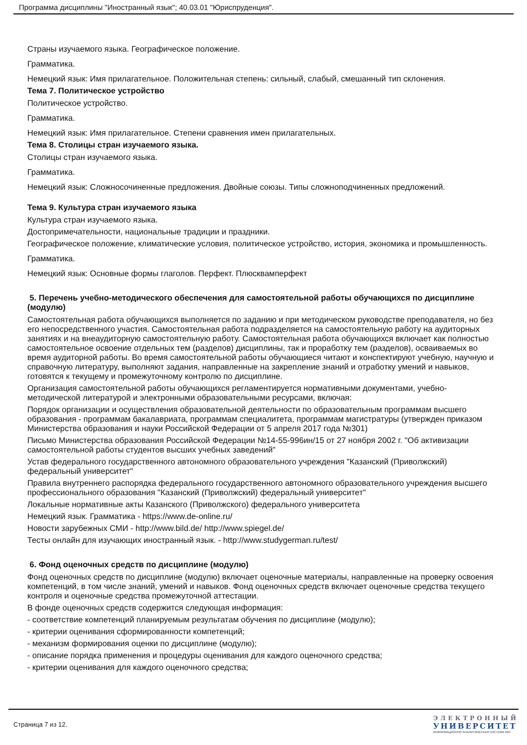Программа дисциплины "Иностранный язык"; 40.03.01 "Юриспруденция".
Страны изучаемого языка. Географическое положение.
Грамматика.
Немецкий язык: Имя прилагательное. Положительная степень: сильный, слабый, смешанный тип склонения.
Тема 7. Политическое устройство
Политическое устройство.
Грамматика.
Немецкий язык: Имя прилагательное. Степени сравнения имен прилагательных.
Тема 8. Столицы стран изучаемого языка.
Столицы стран изучаемого языка.
Грамматика.
Немецкий язык: Сложносочиненные предложения. Двойные союзы. Типы сложноподчиненных предложений.
Тема 9. Культура стран изучаемого языка
Культура стран изучаемого языка.
Достопримечательности, национальные традиции и праздники.
Географическое положение, климатические условия, политическое устройство, история, экономика и промышленность.
Грамматика.
Немецкий язык: Основные формы глаголов. Перфект. Плюсквамперфект
5. Перечень учебно-методического обеспечения для самостоятельной работы обучающихся по дисциплине (модулю)
Самостоятельная работа обучающихся выполняется по заданию и при методическом руководстве преподавателя, но без его непосредственного участия. Самостоятельная работа подразделяется на самостоятельную работу на аудиторных занятиях и на внеаудиторную самостоятельную работу. Самостоятельная работа обучающихся включает как полностью самостоятельное освоение отдельных тем (разделов) дисциплины, так и проработку тем (разделов), осваиваемых во время аудиторной работы. Во время самостоятельной работы обучающиеся читают и конспектируют учебную, научную и справочную литературу, выполняют задания, направленные на закрепление знаний и отработку умений и навыков, готовятся к текущему и промежуточному контролю по дисциплине.
Организация самостоятельной работы обучающихся регламентируется нормативными документами, учебно-методической литературой и электронными образовательными ресурсами, включая:
Порядок организации и осуществления образовательной деятельности по образовательным программам высшего образования - программам бакалавриата, программам специалитета, программам магистратуры (утвержден приказом Министерства образования и науки Российской Федерации от 5 апреля 2017 года №301)
Письмо Министерства образования Российской Федерации №14-55-996ин/15 от 27 ноября 2002 г. "Об активизации самостоятельной работы студентов высших учебных заведений"
Устав федерального государственного автономного образовательного учреждения "Казанский (Приволжский) федеральный университет"
Правила внутреннего распорядка федерального государственного автономного образовательного учреждения высшего профессионального образования "Казанский (Приволжский) федеральный университет"
Локальные нормативные акты Казанского (Приволжского) федерального университета
Немецкий язык. Грамматика - https://www.de-online.ru/
Новости зарубежных СМИ - http://www.bild.de/ http://www.spiegel.de/
Тесты онлайн для изучающих иностранный язык. - http://www.studygerman.ru/test/
6. Фонд оценочных средств по дисциплине (модулю)
Фонд оценочных средств по дисциплине (модулю) включает оценочные материалы, направленные на проверку освоения компетенций, в том числе знаний, умений и навыков. Фонд оценочных средств включает оценочные средства текущего контроля и оценочные средства промежуточной аттестации.
В фонде оценочных средств содержится следующая информация:
- соответствие компетенций планируемым результатам обучения по дисциплине (модулю);
- критерии оценивания сформированности компетенций;
- механизм формирования оценки по дисциплине (модулю);
- описание порядка применения и процедуры оценивания для каждого оценочного средства;
- критерии оценивания для каждого оценочного средства;
Страница 7 из 12.
ЭЛЕКТРОННЫЙ
УНИВЕРСИТЕТ
ИНФОРМАЦИОННО АНАЛИТИЧЕСКАЯ СИСТЕМА КФУ